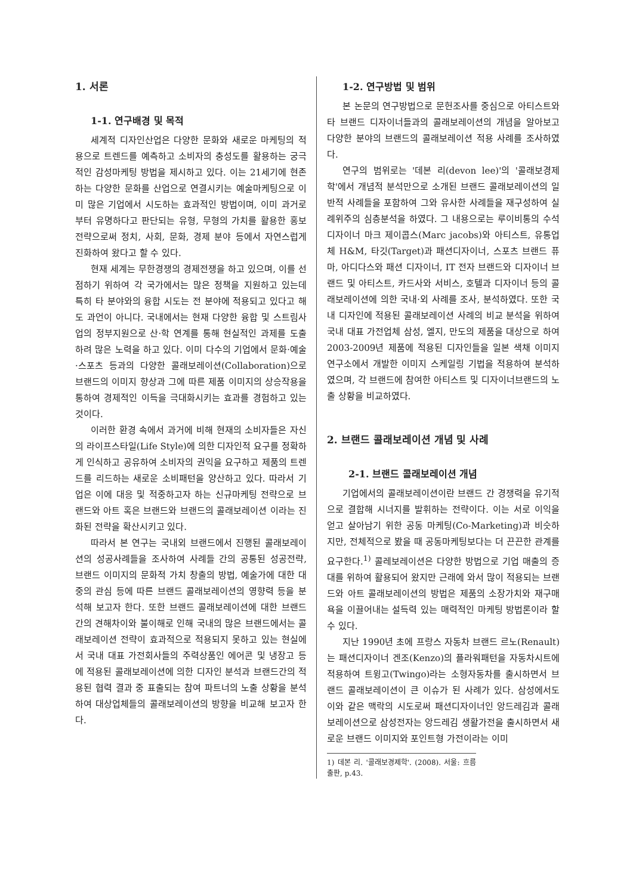1. 서론
1-1. 연구배경 및 목적
세계적 디자인산업은 다양한 문화와 새로운 마케팅의 적용으로 트렌드를 예측하고 소비자의 충성도를 활용하는 궁극적인 감성마케팅 방법을 제시하고 있다. 이는 21세기에 현존하는 다양한 문화를 산업으로 연결시키는 예술마케팅으로 이미 많은 기업에서 시도하는 효과적인 방법이며, 이미 과거로부터 유명하다고 판단되는 유형, 무형의 가치를 활용한 홍보전략으로써 정치, 사회, 문화, 경제 분야 등에서 자연스럽게 진화하여 왔다고 할 수 있다.
현재 세계는 무한경쟁의 경제전쟁을 하고 있으며, 이를 선점하기 위하여 각 국가에서는 많은 정책을 지원하고 있는데 특히 타 분야와의 융합 시도는 전 분야에 적용되고 있다고 해도 과언이 아니다. 국내에서는 현재 다양한 융합 및 스트림사업의 정부지원으로 산·학 연계를 통해 현실적인 과제를 도출하려 많은 노력을 하고 있다. 이미 다수의 기업에서 문화·예술·스포츠 등과의 다양한 콜래보레이션(Collaboration)으로 브랜드의 이미지 향상과 그에 따른 제품 이미지의 상승작용을 통하여 경제적인 이득을 극대화시키는 효과를 경험하고 있는 것이다.
이러한 환경 속에서 과거에 비해 현재의 소비자들은 자신의 라이프스타일(Life Style)에 의한 디자인적 요구를 정확하게 인식하고 공유하여 소비자의 권익을 요구하고 제품의 트렌드를 리드하는 새로운 소비패턴을 양산하고 있다. 따라서 기업은 이에 대응 및 적중하고자 하는 신규마케팅 전략으로 브랜드와 아트 혹은 브랜드와 브랜드의 콜래보레이션 이라는 진화된 전략을 확산시키고 있다.
따라서 본 연구는 국내외 브랜드에서 진행된 콜래보레이션의 성공사례들을 조사하여 사례들 간의 공통된 성공전략, 브랜드 이미지의 문화적 가치 창출의 방법, 예술가에 대한 대중의 관심 등에 따른 브랜드 콜래보레이션의 영향력 등을 분석해 보고자 한다. 또한 브랜드 콜래보레이션에 대한 브랜드 간의 견해차이와 불이해로 인해 국내의 많은 브랜드에서는 콜래보레이션 전략이 효과적으로 적용되지 못하고 있는 현실에서 국내 대표 가전회사들의 주력상품인 에어콘 및 냉장고 등에 적용된 콜래보레이션에 의한 디자인 분석과 브랜드간의 적용된 협력 결과 중 표출되는 참여 파트너의 노출 상황을 분석하여 대상업체들의 콜래보레이션의 방향을 비교해 보고자 한다.
1-2. 연구방법 및 범위
본 논문의 연구방법으로 문헌조사를 중심으로 아티스트와 타 브랜드 디자이너들과의 콜래보레이션의 개념을 알아보고 다양한 분야의 브랜드의 콜래보레이션 적용 사례를 조사하였다.
연구의 범위로는 '데본 리(devon lee)'의 '콜래보경제학'에서 개념적 분석만으로 소개된 브랜드 콜래보레이션의 일반적 사례들을 포함하여 그와 유사한 사례들을 재구성하여 실례위주의 심층분석을 하였다. 그 내용으로는 루이비통의 수석디자이너 마크 제이콥스(Marc jacobs)와 아티스트, 유통업체 H&M, 타깃(Target)과 패션디자이너, 스포츠 브랜드 퓨마, 아디다스와 패션 디자이너, IT 전자 브랜드와 디자이너 브랜드 및 아티스트, 카드사와 서비스, 호텔과 디자이너 등의 콜래보레이션에 의한 국내·외 사례를 조사, 분석하였다. 또한 국내 디자인에 적용된 콜래보레이션 사례의 비교 분석을 위하여 국내 대표 가전업체 삼성, 엘지, 만도의 제품을 대상으로 하여 2003-2009년 제품에 적용된 디자인들을 일본 색채 이미지 연구소에서 개발한 이미지 스케일링 기법을 적용하여 분석하였으며, 각 브랜드에 참여한 아티스트 및 디자이너브랜드의 노출 상황을 비교하였다.
2. 브랜드 콜래보레이션 개념 및 사례
2-1. 브랜드 콜래보레이션 개념
기업에서의 콜래보레이션이란 브랜드 간 경쟁력을 유기적으로 결합해 시너지를 발휘하는 전략이다. 이는 서로 이익을 얻고 살아남기 위한 공동 마케팅(Co-Marketing)과 비슷하지만, 전체적으로 봤을 때 공동마케팅보다는 더 끈끈한 관계를 요구한다.<sup>1)</sup> 콜레보레이션은 다양한 방법으로 기업 매출의 증대를 위하여 활용되어 왔지만 근래에 와서 많이 적용되는 브랜드와 아트 콜래보레이션의 방법은 제품의 소장가치와 재구매욕을 이끌어내는 설득력 있는 매력적인 마케팅 방법론이라 할 수 있다.
지난 1990년 초에 프랑스 자동차 브랜드 르노(Renault)는 패션디자이너 겐조(Kenzo)의 플라워패턴을 자동차시트에 적용하여 트윙고(Twingo)라는 소형자동차를 출시하면서 브랜드 콜래보레이션이 큰 이슈가 된 사례가 있다. 삼성에서도 이와 같은 맥락의 시도로써 패션디자이너인 앙드레김과 콜래보레이션으로 삼성전자는 앙드레김 생활가전을 출시하면서 새로운 브랜드 이미지와 포인트형 가전이라는 이미
1) 데본 리. '콜래보경제학'. (2008). 서울: 흐름출판, p.43.